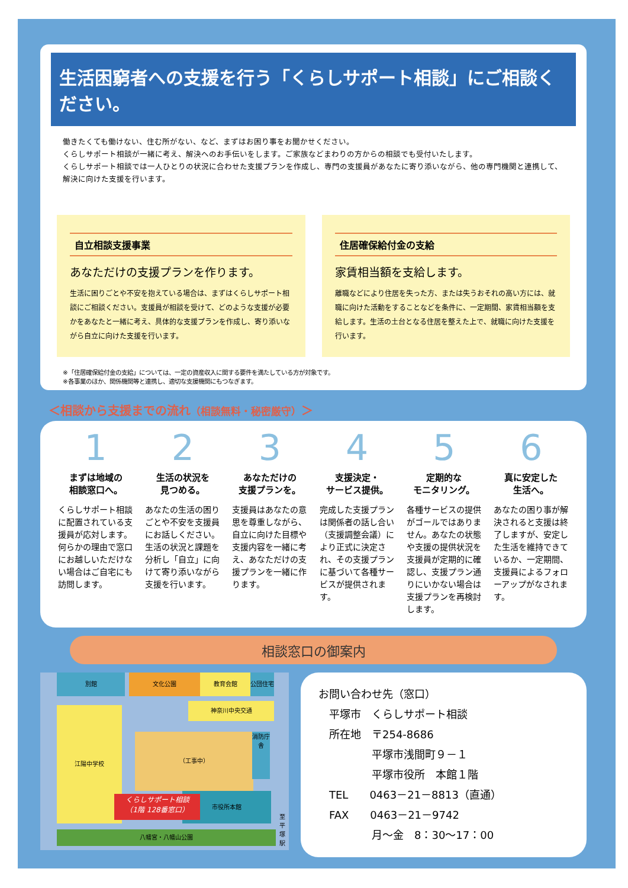生活困窮者への支援を行う「くらしサポート相談」にご相談ください。
働きたくても働けない、住む所がない、など、まずはお困り事をお聞かせください。
くらしサポート相談が一緒に考え、解決へのお手伝いをします。ご家族などまわりの方からの相談でも受付いたします。
くらしサポート相談では一人ひとりの状況に合わせた支援プランを作成し、専門の支援員があなたに寄り添いながら、他の専門機関と連携して、解決に向けた支援を行います。
自立相談支援事業
あなただけの支援プランを作ります。
生活に困りごとや不安を抱えている場合は、まずはくらしサポート相談にご相談ください。支援員が相談を受けて、どのような支援が必要かをあなたと一緒に考え、具体的な支援プランを作成し、寄り添いながら自立に向けた支援を行います。
住居確保給付金の支給
家賃相当額を支給します。
離職などにより住居を失った方、または失うおそれの高い方には、就職に向けた活動をすることなどを条件に、一定期間、家賃相当額を支給します。生活の土台となる住居を整えた上で、就職に向けた支援を行います。
※「住居確保給付金の支給」については、一定の資産収入に関する要件を満たしている方が対象です。
※各事業のほか、関係機関等と連携し、適切な支援機関にもつなぎます。
＜相談から支援までの流れ（相談無料・秘密厳守）＞
1
まずは地域の
相談窓口へ。
くらしサポート相談に配置されている支援員が応対します。何らかの理由で窓口にお越しいただけない場合はご自宅にも訪問します。
2
生活の状況を
見つめる。
あなたの生活の困りごとや不安を支援員にお話しください。生活の状況と課題を分析し「自立」に向けて寄り添いながら支援を行います。
3
あなただけの
支援プランを。
支援員はあなたの意思を尊重しながら、自立に向けた目標や支援内容を一緒に考え、あなただけの支援プランを一緒に作ります。
4
支援決定・
サービス提供。
完成した支援プランは関係者の話し合い（支援調整会議）により正式に決定され、その支援プランに基づいて各種サービスが提供されます。
5
定期的な
モニタリング。
各種サービスの提供がゴールではありません。あなたの状態や支援の提供状況を支援員が定期的に確認し、支援プラン通りにいかない場合は支援プランを再検討します。
6
真に安定した
生活へ。
あなたの困り事が解決されると支援は終了しますが、安定した生活を維持できているか、一定期間、支援員によるフォローアップがなされます。
相談窓口の御案内
別館 文化公園 教育会館 公団住宅
神奈川中央交通
江陽中学校
（工事中）
消防庁舎
市役所本館
くらしサポート相談
（1階 128番窓口）
八幡宮・八幡山公園
至平塚駅
お問い合わせ先（窓口）
　平塚市　くらしサポート相談
　所在地　〒254-8686
　　　　　平塚市浅間町９－１
　　　　　平塚市役所　本館１階
　TEL　　0463－21－8813（直通）
　FAX　　0463－21－9742
　　　　　月～金　8：30～17：00